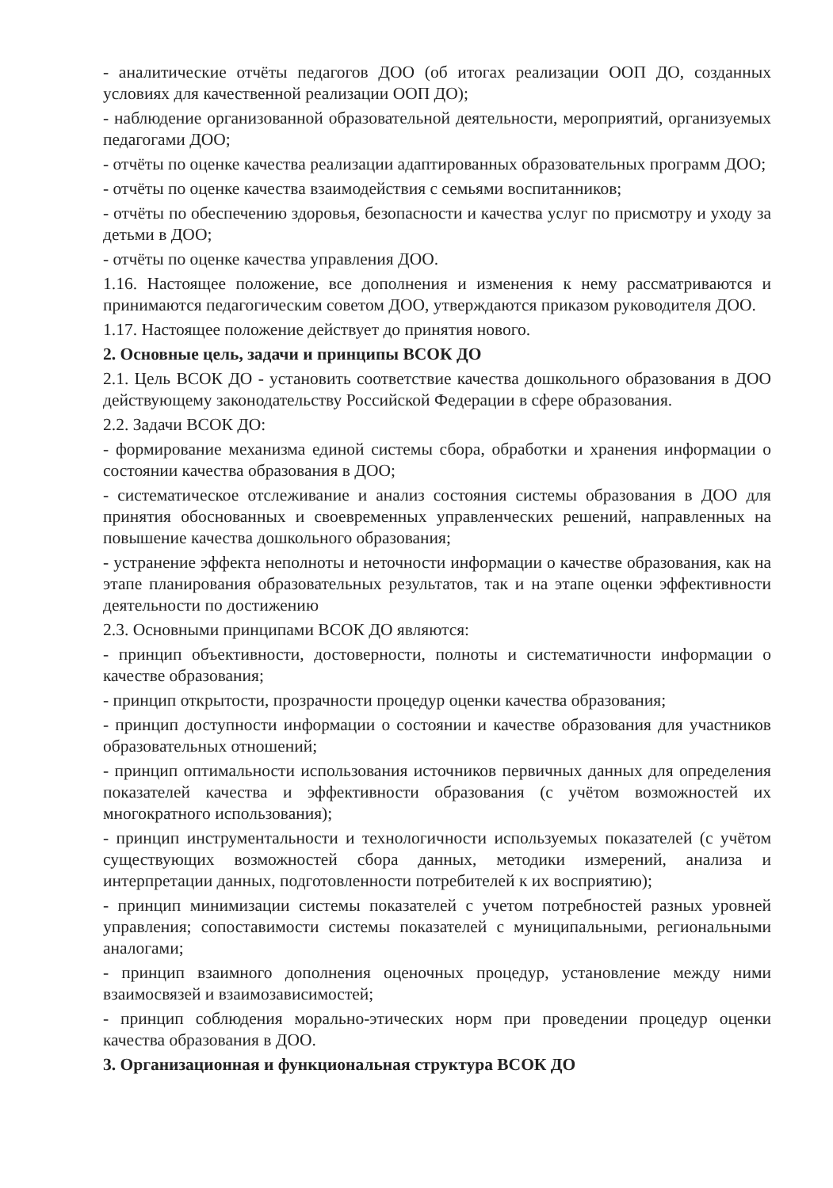- аналитические отчёты педагогов ДОО (об итогах реализации ООП ДО, созданных условиях для качественной реализации ООП ДО);
- наблюдение организованной образовательной деятельности, мероприятий, организуемых педагогами ДОО;
- отчёты по оценке качества реализации адаптированных образовательных программ ДОО;
- отчёты по оценке качества взаимодействия с семьями воспитанников;
- отчёты по обеспечению здоровья, безопасности и качества услуг по присмотру и уходу за детьми в ДОО;
- отчёты по оценке качества управления ДОО.
1.16. Настоящее положение, все дополнения и изменения к нему рассматриваются и принимаются педагогическим советом ДОО, утверждаются приказом руководителя ДОО.
1.17. Настоящее положение действует до принятия нового.
2. Основные цель, задачи и принципы ВСОК ДО
2.1. Цель ВСОК ДО - установить соответствие качества дошкольного образования в ДОО действующему законодательству Российской Федерации в сфере образования.
2.2. Задачи ВСОК ДО:
- формирование механизма единой системы сбора, обработки и хранения информации о состоянии качества образования в ДОО;
- систематическое отслеживание и анализ состояния системы образования в ДОО для принятия обоснованных и своевременных управленческих решений, направленных на повышение качества дошкольного образования;
- устранение эффекта неполноты и неточности информации о качестве образования, как на этапе планирования образовательных результатов, так и на этапе оценки эффективности деятельности по достижению
2.3. Основными принципами ВСОК ДО являются:
- принцип объективности, достоверности, полноты и систематичности информации о качестве образования;
- принцип открытости, прозрачности процедур оценки качества образования;
- принцип доступности информации о состоянии и качестве образования для участников образовательных отношений;
- принцип оптимальности использования источников первичных данных для определения показателей качества и эффективности образования (с учётом возможностей их многократного использования);
- принцип инструментальности и технологичности используемых показателей (с учётом существующих возможностей сбора данных, методики измерений, анализа и интерпретации данных, подготовленности потребителей к их восприятию);
- принцип минимизации системы показателей с учетом потребностей разных уровней управления; сопоставимости системы показателей с муниципальными, региональными аналогами;
- принцип взаимного дополнения оценочных процедур, установление между ними взаимосвязей и взаимозависимостей;
- принцип соблюдения морально-этических норм при проведении процедур оценки качества образования в ДОО.
3. Организационная и функциональная структура ВСОК ДО